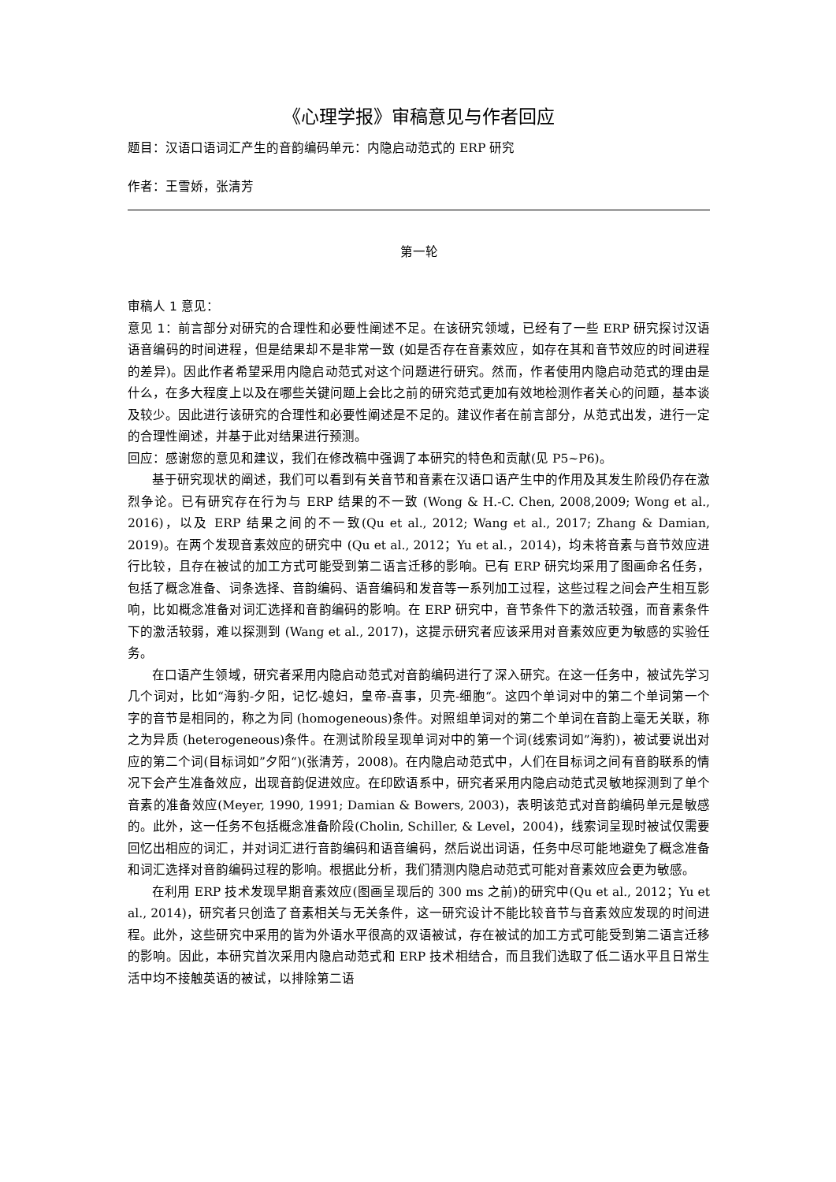《心理学报》审稿意见与作者回应
题目：汉语口语词汇产生的音韵编码单元：内隐启动范式的 ERP 研究
作者：王雪娇，张清芳
第一轮
审稿人 1 意见：
意见 1：前言部分对研究的合理性和必要性阐述不足。在该研究领域，已经有了一些 ERP 研究探讨汉语语音编码的时间进程，但是结果却不是非常一致 (如是否存在音素效应，如存在其和音节效应的时间进程的差异)。因此作者希望采用内隐启动范式对这个问题进行研究。然而，作者使用内隐启动范式的理由是什么，在多大程度上以及在哪些关键问题上会比之前的研究范式更加有效地检测作者关心的问题，基本谈及较少。因此进行该研究的合理性和必要性阐述是不足的。建议作者在前言部分，从范式出发，进行一定的合理性阐述，并基于此对结果进行预测。
回应：感谢您的意见和建议，我们在修改稿中强调了本研究的特色和贡献(见 P5~P6)。
基于研究现状的阐述，我们可以看到有关音节和音素在汉语口语产生中的作用及其发生阶段仍存在激烈争论。已有研究存在行为与 ERP 结果的不一致 (Wong & H.-C. Chen, 2008,2009; Wong et al., 2016)，以及 ERP 结果之间的不一致(Qu et al., 2012; Wang et al., 2017; Zhang & Damian, 2019)。在两个发现音素效应的研究中 (Qu et al., 2012；Yu et al.，2014)，均未将音素与音节效应进行比较，且存在被试的加工方式可能受到第二语言迁移的影响。已有 ERP 研究均采用了图画命名任务，包括了概念准备、词条选择、音韵编码、语音编码和发音等一系列加工过程，这些过程之间会产生相互影响，比如概念准备对词汇选择和音韵编码的影响。在 ERP 研究中，音节条件下的激活较强，而音素条件下的激活较弱，难以探测到 (Wang et al., 2017)，这提示研究者应该采用对音素效应更为敏感的实验任务。
在口语产生领域，研究者采用内隐启动范式对音韵编码进行了深入研究。在这一任务中，被试先学习几个词对，比如“海豹-夕阳，记忆-媳妇，皇帝-喜事，贝壳-细胞“。这四个单词对中的第二个单词第一个字的音节是相同的，称之为同 (homogeneous)条件。对照组单词对的第二个单词在音韵上毫无关联，称之为异质 (heterogeneous)条件。在测试阶段呈现单词对中的第一个词(线索词如”海豹)，被试要说出对应的第二个词(目标词如”夕阳“)(张清芳，2008)。在内隐启动范式中，人们在目标词之间有音韵联系的情况下会产生准备效应，出现音韵促进效应。在印欧语系中，研究者采用内隐启动范式灵敏地探测到了单个音素的准备效应(Meyer, 1990, 1991; Damian & Bowers, 2003)，表明该范式对音韵编码单元是敏感的。此外，这一任务不包括概念准备阶段(Cholin, Schiller, & Level，2004)，线索词呈现时被试仅需要回忆出相应的词汇，并对词汇进行音韵编码和语音编码，然后说出词语，任务中尽可能地避免了概念准备和词汇选择对音韵编码过程的影响。根据此分析，我们猜测内隐启动范式可能对音素效应会更为敏感。
在利用 ERP 技术发现早期音素效应(图画呈现后的 300 ms 之前)的研究中(Qu et al., 2012；Yu et al., 2014)，研究者只创造了音素相关与无关条件，这一研究设计不能比较音节与音素效应发现的时间进程。此外，这些研究中采用的皆为外语水平很高的双语被试，存在被试的加工方式可能受到第二语言迁移的影响。因此，本研究首次采用内隐启动范式和 ERP 技术相结合，而且我们选取了低二语水平且日常生活中均不接触英语的被试，以排除第二语